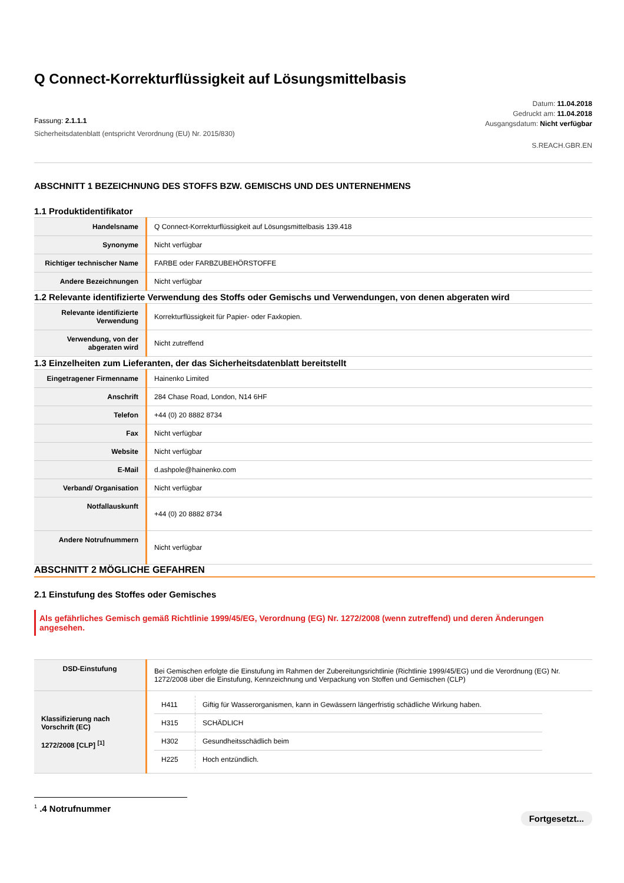Q Connect-Korrekturflüssigkeit auf Lösungsmittelbasis
Fassung: 2.1.1.1
Sicherheitsdatenblatt (entspricht Verordnung (EU) Nr. 2015/830)
Datum: 11.04.2018
Gedruckt am: 11.04.2018
Ausgangsdatum: Nicht verfügbar
S.REACH.GBR.EN
ABSCHNITT 1 BEZEICHNUNG DES STOFFS BZW. GEMISCHS UND DES UNTERNEHMENS
1.1 Produktidentifikator
| Handelsname | Q Connect-Korrekturflüssigkeit auf Lösungsmittelbasis 139.418 |
| Synonyme | Nicht verfügbar |
| Richtiger technischer Name | FARBE oder FARBZUBEHÖRSTOFFE |
| Andere Bezeichnungen | Nicht verfügbar |
1.2 Relevante identifizierte Verwendung des Stoffs oder Gemischs und Verwendungen, von denen abgeraten wird
| Relevante identifizierte Verwendung | Korrekturflüssigkeit für Papier- oder Faxkopien. |
| Verwendung, von der abgeraten wird | Nicht zutreffend |
1.3 Einzelheiten zum Lieferanten, der das Sicherheitsdatenblatt bereitstellt
| Eingetragener Firmenname | Hainenko Limited |
| Anschrift | 284 Chase Road, London, N14 6HF |
| Telefon | +44 (0) 20 8882 8734 |
| Fax | Nicht verfügbar |
| Website | Nicht verfügbar |
| E-Mail | d.ashpole@hainenko.com |
| Verband/ Organisation | Nicht verfügbar |
| Notfallauskunft | +44 (0) 20 8882 8734 |
| Andere Notrufnummern | Nicht verfügbar |
ABSCHNITT 2 MÖGLICHE GEFAHREN
2.1 Einstufung des Stoffes oder Gemisches
Als gefährliches Gemisch gemäß Richtlinie 1999/45/EG, Verordnung (EG) Nr. 1272/2008 (wenn zutreffend) und deren Änderungen angesehen.
| DSD-Einstufung | Bei Gemischen erfolgte die Einstufung im Rahmen der Zubereitungsrichtlinie (Richtlinie 1999/45/EG) und die Verordnung (EG) Nr. 1272/2008 über die Einstufung, Kennzeichnung und Verpackung von Stoffen und Gemischen (CLP) |
| Klassifizierung nach Vorschrift (EC) 1272/2008 [CLP] <sup>[1]</sup> | / H411 / Giftig für Wasserorganismen, kann in Gewässern längerfristig schädliche Wirkung haben. / / H315 / SCHÄDLICH / / H302 / Gesundheitsschädlich beim / / H225 / Hoch entzündlich. / |
<sup>1</sup> .4 Notrufnummer
Fortgesetzt...